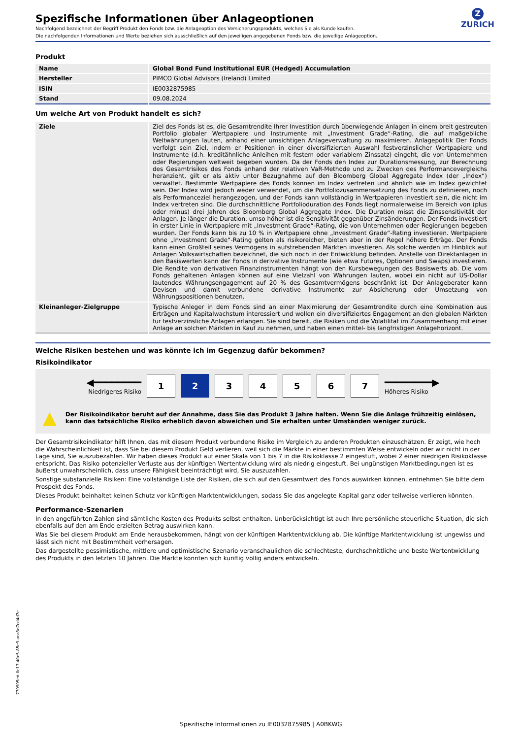Z
ZURICH
Spezifische Informationen über Anlageoptionen
Nachfolgend bezeichnet der Begriff Produkt den Fonds bzw. die Anlageoption des Versicherungsprodukts, welches Sie als Kunde kaufen.
Die nachfolgenden Informationen und Werte beziehen sich ausschließlich auf den jeweiligen angegebenen Fonds bzw. die jeweilige Anlageoption.
Produkt
| Name | Global Bond Fund Institutional EUR (Hedged) Accumulation |
| Hersteller | PIMCO Global Advisors (Ireland) Limited |
| ISIN | IE0032875985 |
| Stand | 09.08.2024 |
Um welche Art von Produkt handelt es sich?
| Ziele | Ziel des Fonds ist es, die Gesamtrendite Ihrer Investition durch überwiegende Anlagen in einem breit gestreuten Portfolio globaler Wertpapiere und Instrumente mit „Investment Grade“-Rating, die auf maßgebliche Weltwährungen lauten, anhand einer umsichtigen Anlageverwaltung zu maximieren. Anlagepolitik Der Fonds verfolgt sein Ziel, indem er Positionen in einer diversifizierten Auswahl festverzinslicher Wertpapiere und Instrumente (d.h. kreditähnliche Anleihen mit festem oder variablem Zinssatz) eingeht, die von Unternehmen oder Regierungen weltweit begeben wurden. Da der Fonds den Index zur Durationsmessung, zur Berechnung des Gesamtrisikos des Fonds anhand der relativen VaR-Methode und zu Zwecken des Performancevergleichs heranzieht, gilt er als aktiv unter Bezugnahme auf den Bloomberg Global Aggregate Index (der „Index“) verwaltet. Bestimmte Wertpapiere des Fonds können im Index vertreten und ähnlich wie im Index gewichtet sein. Der Index wird jedoch weder verwendet, um die Portfoliozusammensetzung des Fonds zu definieren, noch als Performanceziel herangezogen, und der Fonds kann vollständig in Wertpapieren investiert sein, die nicht im Index vertreten sind. Die durchschnittliche Portfolioduration des Fonds liegt normalerweise im Bereich von (plus oder minus) drei Jahren des Bloomberg Global Aggregate Index. Die Duration misst die Zinssensitivität der Anlagen. Je länger die Duration, umso höher ist die Sensitivität gegenüber Zinsänderungen. Der Fonds investiert in erster Linie in Wertpapiere mit „Investment Grade“-Rating, die von Unternehmen oder Regierungen begeben wurden. Der Fonds kann bis zu 10 % in Wertpapiere ohne „Investment Grade“-Rating investieren. Wertpapiere ohne „Investment Grade“-Rating gelten als risikoreicher, bieten aber in der Regel höhere Erträge. Der Fonds kann einen Großteil seines Vermögens in aufstrebenden Märkten investieren. Als solche werden im Hinblick auf Anlagen Volkswirtschaften bezeichnet, die sich noch in der Entwicklung befinden. Anstelle von Direktanlagen in den Basiswerten kann der Fonds in derivative Instrumente (wie etwa Futures, Optionen und Swaps) investieren. Die Rendite von derivativen Finanzinstrumenten hängt von den Kursbewegungen des Basiswerts ab. Die vom Fonds gehaltenen Anlagen können auf eine Vielzahl von Währungen lauten, wobei ein nicht auf US-Dollar lautendes Währungsengagement auf 20 % des Gesamtvermögens beschränkt ist. Der Anlageberater kann Devisen und damit verbundene derivative Instrumente zur Absicherung oder Umsetzung von Währungspositionen benutzen. |
| Kleinanleger-Zielgruppe | Typische Anleger in dem Fonds sind an einer Maximierung der Gesamtrendite durch eine Kombination aus Erträgen und Kapitalwachstum interessiert und wollen ein diversifiziertes Engagement an den globalen Märkten für festverzinsliche Anlagen erlangen. Sie sind bereit, die Risiken und die Volatilität im Zusammenhang mit einer Anlage an solchen Märkten in Kauf zu nehmen, und haben einen mittel- bis langfristigen Anlagehorizont. |
Welche Risiken bestehen und was könnte ich im Gegenzug dafür bekommen?
Risikoindikator
◀━━━━━━━━
Niedrigeres Risiko
1 2 3 4 5 6 7
━━━━━━━━▶
Höheres Risiko
▲ Der Risikoindikator beruht auf der Annahme, dass Sie das Produkt 3 Jahre halten. Wenn Sie die Anlage frühzeitig einlösen, kann das tatsächliche Risiko erheblich davon abweichen und Sie erhalten unter Umständen weniger zurück.
Der Gesamtrisikoindikator hilft Ihnen, das mit diesem Produkt verbundene Risiko im Vergleich zu anderen Produkten einzuschätzen. Er zeigt, wie hoch die Wahrscheinlichkeit ist, dass Sie bei diesem Produkt Geld verlieren, weil sich die Märkte in einer bestimmten Weise entwickeln oder wir nicht in der Lage sind, Sie auszubezahlen. Wir haben dieses Produkt auf einer Skala von 1 bis 7 in die Risikoklasse 2 eingestuft, wobei 2 einer niedrigen Risikoklasse entspricht. Das Risiko potenzieller Verluste aus der künftigen Wertentwicklung wird als niedrig eingestuft. Bei ungünstigen Marktbedingungen ist es äußerst unwahrscheinlich, dass unsere Fähigkeit beeinträchtigt wird, Sie auszuzahlen.
Sonstige substanzielle Risiken: Eine vollständige Liste der Risiken, die sich auf den Gesamtwert des Fonds auswirken können, entnehmen Sie bitte dem Prospekt des Fonds.
Dieses Produkt beinhaltet keinen Schutz vor künftigen Marktentwicklungen, sodass Sie das angelegte Kapital ganz oder teilweise verlieren könnten.
Performance-Szenarien
In den angeführten Zahlen sind sämtliche Kosten des Produkts selbst enthalten. Unberücksichtigt ist auch Ihre persönliche steuerliche Situation, die sich ebenfalls auf den am Ende erzielten Betrag auswirken kann.
Was Sie bei diesem Produkt am Ende herausbekommen, hängt von der künftigen Marktentwicklung ab. Die künftige Marktentwicklung ist ungewiss und lässt sich nicht mit Bestimmtheit vorhersagen.
Das dargestellte pessimistische, mittlere und optimistische Szenario veranschaulichen die schlechteste, durchschnittliche und beste Wertentwicklung des Produkts in den letzten 10 Jahren. Die Märkte könnten sich künftig völlig anders entwickeln.
770905ed-0c17-40e5-85e9-aca3d7cd4d7e
Spezifische Informationen zu IE0032875985 | A0BKWG